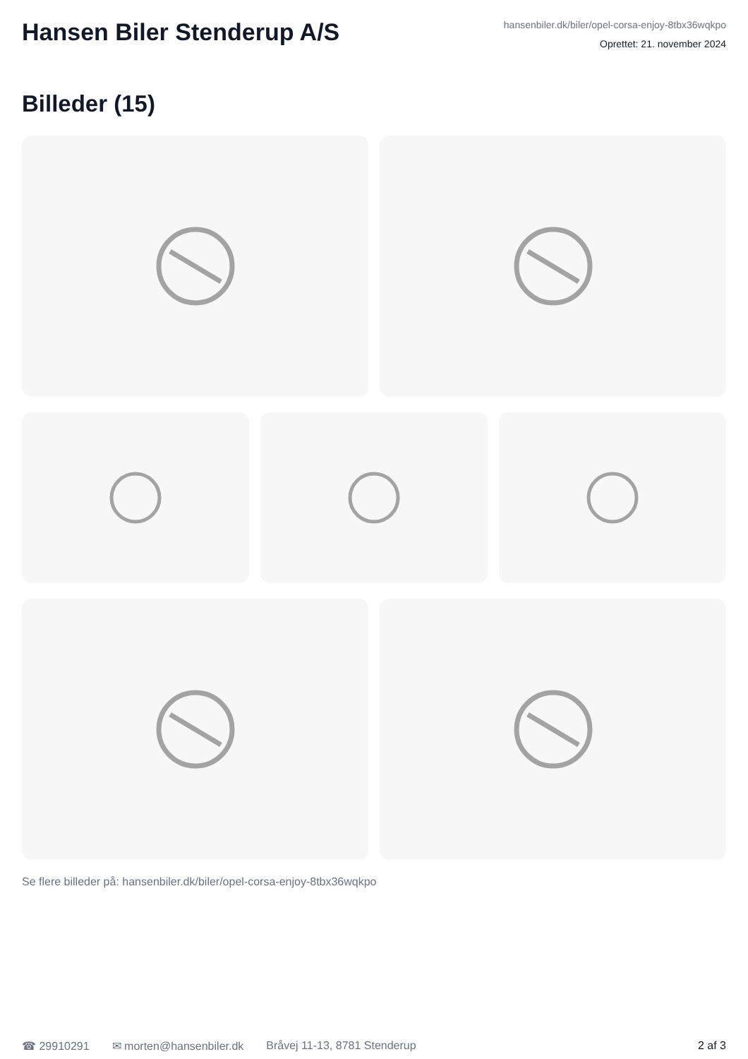Hansen Biler Stenderup A/S
hansenbiler.dk/biler/opel-corsa-enjoy-8tbx36wqkpo
Oprettet: 21. november 2024
Billeder (15)
Se flere billeder på: hansenbiler.dk/biler/opel-corsa-enjoy-8tbx36wqkpo
☎ 29910291 ✉ morten@hansenbiler.dk Bråvej 11-13, 8781 Stenderup 2 af 3